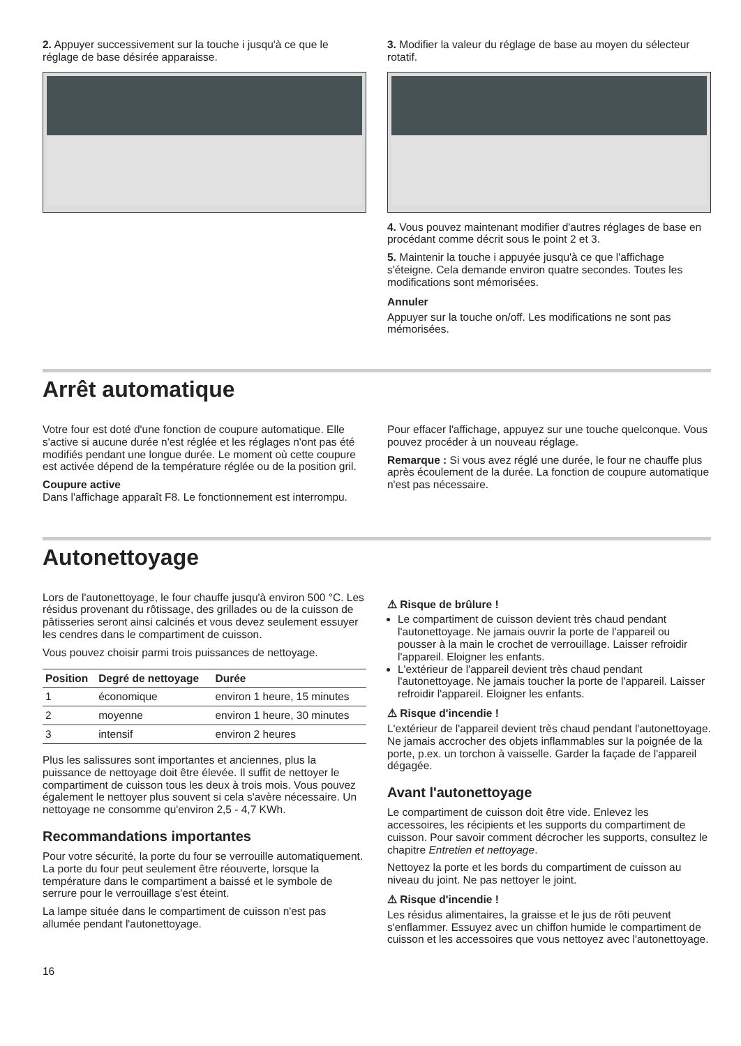2. Appuyer successivement sur la touche i jusqu'à ce que le réglage de base désirée apparaisse.
3. Modifier la valeur du réglage de base au moyen du sélecteur rotatif.
4. Vous pouvez maintenant modifier d'autres réglages de base en procédant comme décrit sous le point 2 et 3.
5. Maintenir la touche i appuyée jusqu'à ce que l'affichage s'éteigne. Cela demande environ quatre secondes. Toutes les modifications sont mémorisées.
Annuler
Appuyer sur la touche on/off. Les modifications ne sont pas mémorisées.
Arrêt automatique
Votre four est doté d'une fonction de coupure automatique. Elle s'active si aucune durée n'est réglée et les réglages n'ont pas été modifiés pendant une longue durée. Le moment où cette coupure est activée dépend de la température réglée ou de la position gril.
Coupure active
Dans l'affichage apparaît F8. Le fonctionnement est interrompu.
Pour effacer l'affichage, appuyez sur une touche quelconque. Vous pouvez procéder à un nouveau réglage.
Remarque : Si vous avez réglé une durée, le four ne chauffe plus après écoulement de la durée. La fonction de coupure automatique n'est pas nécessaire.
Autonettoyage
Lors de l'autonettoyage, le four chauffe jusqu'à environ 500 °C. Les résidus provenant du rôtissage, des grillades ou de la cuisson de pâtisseries seront ainsi calcinés et vous devez seulement essuyer les cendres dans le compartiment de cuisson.
Vous pouvez choisir parmi trois puissances de nettoyage.
| Position | Degré de nettoyage | Durée |
| --- | --- | --- |
| 1 | économique | environ 1 heure, 15 minutes |
| 2 | moyenne | environ 1 heure, 30 minutes |
| 3 | intensif | environ 2 heures |
Plus les salissures sont importantes et anciennes, plus la puissance de nettoyage doit être élevée. Il suffit de nettoyer le compartiment de cuisson tous les deux à trois mois. Vous pouvez également le nettoyer plus souvent si cela s'avère nécessaire. Un nettoyage ne consomme qu'environ 2,5 - 4,7 KWh.
Recommandations importantes
Pour votre sécurité, la porte du four se verrouille automatiquement. La porte du four peut seulement être réouverte, lorsque la température dans le compartiment a baissé et le symbole de serrure pour le verrouillage s'est éteint.
La lampe située dans le compartiment de cuisson n'est pas allumée pendant l'autonettoyage.
⚠ Risque de brûlure !
Le compartiment de cuisson devient très chaud pendant l'autonettoyage. Ne jamais ouvrir la porte de l'appareil ou pousser à la main le crochet de verrouillage. Laisser refroidir l'appareil. Eloigner les enfants.
L'extérieur de l'appareil devient très chaud pendant l'autonettoyage. Ne jamais toucher la porte de l'appareil. Laisser refroidir l'appareil. Eloigner les enfants.
⚠ Risque d'incendie !
L'extérieur de l'appareil devient très chaud pendant l'autonettoyage. Ne jamais accrocher des objets inflammables sur la poignée de la porte, p.ex. un torchon à vaisselle. Garder la façade de l'appareil dégagée.
Avant l'autonettoyage
Le compartiment de cuisson doit être vide. Enlevez les accessoires, les récipients et les supports du compartiment de cuisson. Pour savoir comment décrocher les supports, consultez le chapitre Entretien et nettoyage.
Nettoyez la porte et les bords du compartiment de cuisson au niveau du joint. Ne pas nettoyer le joint.
⚠ Risque d'incendie !
Les résidus alimentaires, la graisse et le jus de rôti peuvent s'enflammer. Essuyez avec un chiffon humide le compartiment de cuisson et les accessoires que vous nettoyez avec l'autonettoyage.
16